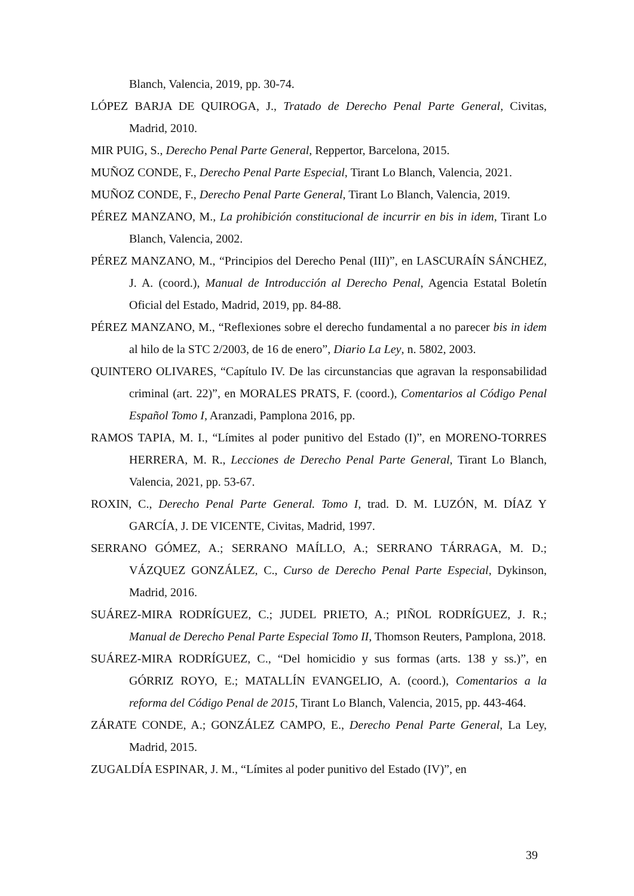Blanch, Valencia, 2019, pp. 30-74.
LÓPEZ BARJA DE QUIROGA, J., Tratado de Derecho Penal Parte General, Civitas, Madrid, 2010.
MIR PUIG, S., Derecho Penal Parte General, Reppertor, Barcelona, 2015.
MUÑOZ CONDE, F., Derecho Penal Parte Especial, Tirant Lo Blanch, Valencia, 2021.
MUÑOZ CONDE, F., Derecho Penal Parte General, Tirant Lo Blanch, Valencia, 2019.
PÉREZ MANZANO, M., La prohibición constitucional de incurrir en bis in idem, Tirant Lo Blanch, Valencia, 2002.
PÉREZ MANZANO, M., “Principios del Derecho Penal (III)”, en LASCURAÍN SÁNCHEZ, J. A. (coord.), Manual de Introducción al Derecho Penal, Agencia Estatal Boletín Oficial del Estado, Madrid, 2019, pp. 84-88.
PÉREZ MANZANO, M., “Reflexiones sobre el derecho fundamental a no parecer bis in idem al hilo de la STC 2/2003, de 16 de enero”, Diario La Ley, n. 5802, 2003.
QUINTERO OLIVARES, “Capítulo IV. De las circunstancias que agravan la responsabilidad criminal (art. 22)”, en MORALES PRATS, F. (coord.), Comentarios al Código Penal Español Tomo I, Aranzadi, Pamplona 2016, pp.
RAMOS TAPIA, M. I., “Límites al poder punitivo del Estado (I)”, en MORENO-TORRES HERRERA, M. R., Lecciones de Derecho Penal Parte General, Tirant Lo Blanch, Valencia, 2021, pp. 53-67.
ROXIN, C., Derecho Penal Parte General. Tomo I, trad. D. M. LUZÓN, M. DÍAZ Y GARCÍA, J. DE VICENTE, Civitas, Madrid, 1997.
SERRANO GÓMEZ, A.; SERRANO MAÍLLO, A.; SERRANO TÁRRAGA, M. D.; VÁZQUEZ GONZÁLEZ, C., Curso de Derecho Penal Parte Especial, Dykinson, Madrid, 2016.
SUÁREZ-MIRA RODRÍGUEZ, C.; JUDEL PRIETO, A.; PIÑOL RODRÍGUEZ, J. R.; Manual de Derecho Penal Parte Especial Tomo II, Thomson Reuters, Pamplona, 2018.
SUÁREZ-MIRA RODRÍGUEZ, C., “Del homicidio y sus formas (arts. 138 y ss.)”, en GÓRRIZ ROYO, E.; MATALLÍN EVANGELIO, A. (coord.), Comentarios a la reforma del Código Penal de 2015, Tirant Lo Blanch, Valencia, 2015, pp. 443-464.
ZÁRATE CONDE, A.; GONZÁLEZ CAMPO, E., Derecho Penal Parte General, La Ley, Madrid, 2015.
ZUGALDÍA ESPINAR, J. M., “Límites al poder punitivo del Estado (IV)”, en
39